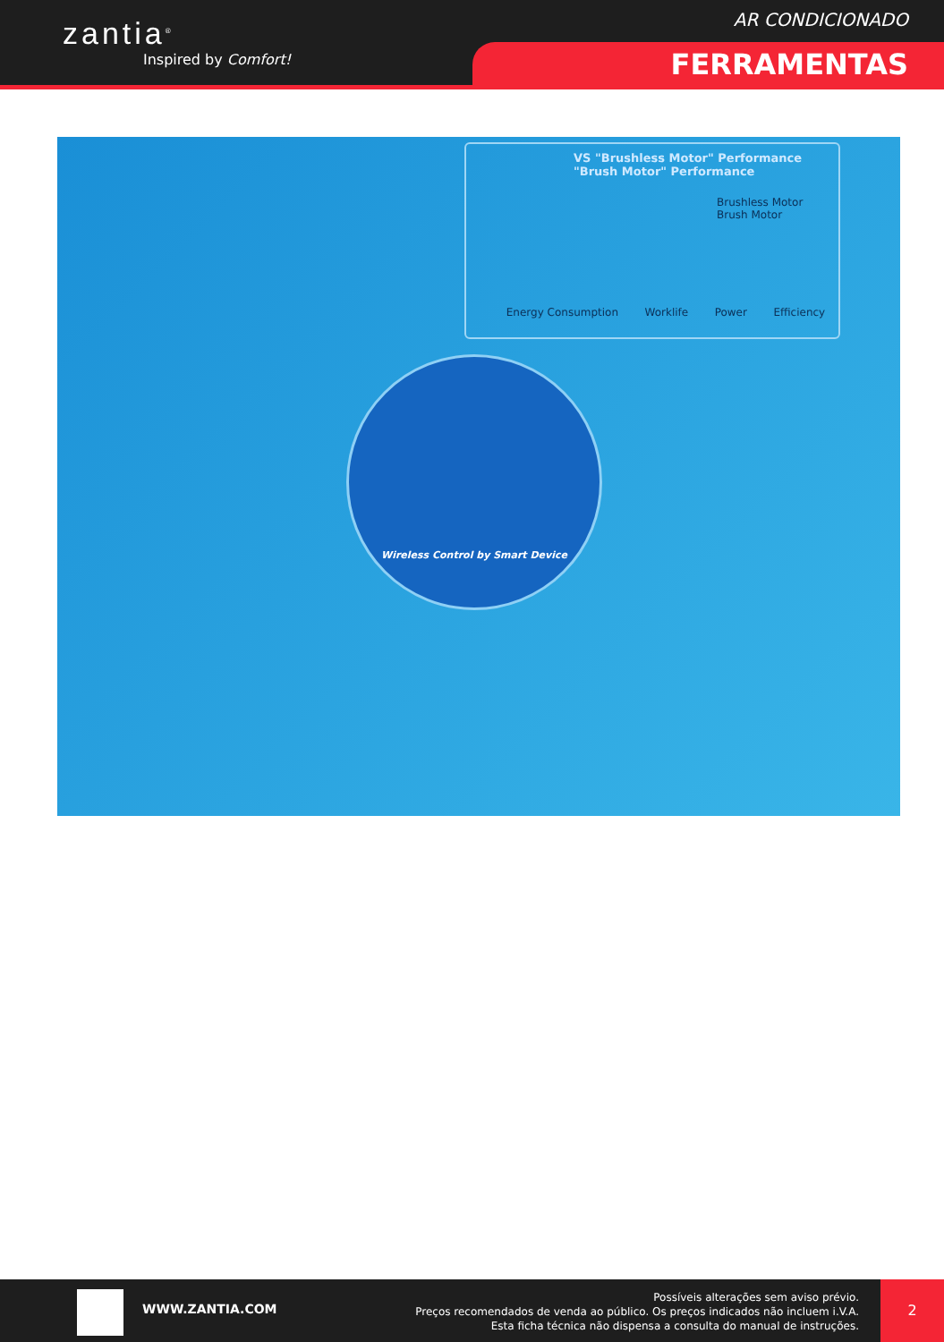zantia<sup>®</sup>
Inspired by Comfort!
AR CONDICIONADO
FERRAMENTAS
VS "Brushless Motor" Performance
"Brush Motor" Performance
Brushless Motor
Brush Motor
Energy Consumption Worklife Power Efficiency
Wireless Control by Smart Device
WWW.ZANTIA.COM
Possíveis alterações sem aviso prévio.
Preços recomendados de venda ao público. Os preços indicados não incluem i.V.A.
Esta ficha técnica não dispensa a consulta do manual de instruções.
2